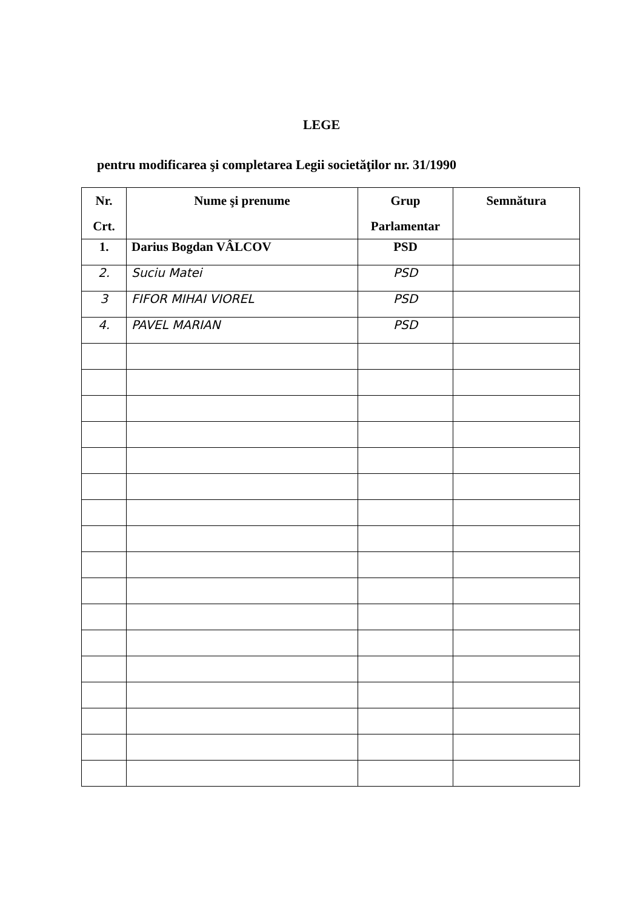LEGE
pentru modificarea şi completarea Legii societăţilor nr. 31/1990
| Nr. Crt. | Nume şi prenume | Grup Parlamentar | Semnătura |
| --- | --- | --- | --- |
| 1. | Darius Bogdan VÂLCOV | PSD | |
| 2. | Suciu Matei | PSD | |
| 3 | FIFOR MIHAI VIOREL | PSD | |
| 4. | PAVEL MARIAN | PSD | |